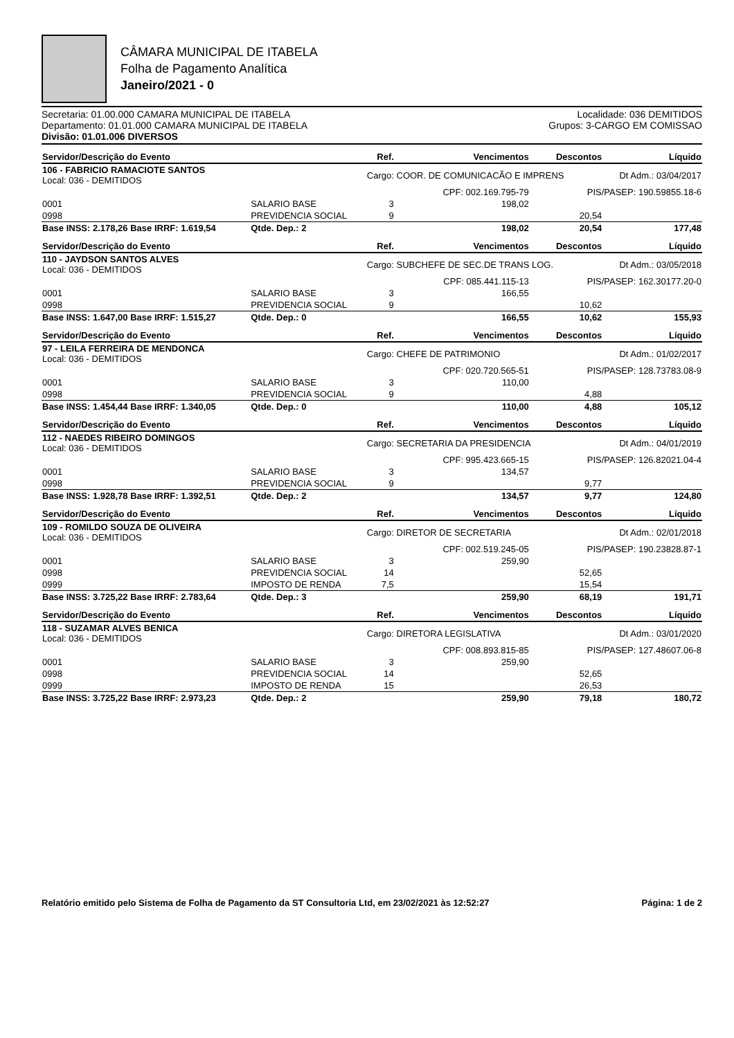CÂMARA MUNICIPAL DE ITABELA
Folha de Pagamento Analítica
Janeiro/2021 - 0
Secretaria: 01.00.000 CAMARA MUNICIPAL DE ITABELA
Departamento: 01.01.000 CAMARA MUNICIPAL DE ITABELA
Divisão: 01.01.006 DIVERSOS
Localidade: 036 DEMITIDOS
Grupos: 3-CARGO EM COMISSAO
| Servidor/Descrição do Evento | | | Ref. | Vencimentos | Descontos | Líquido |
| --- | --- | --- | --- | --- | --- | --- |
| 106 - FABRICIO RAMACIOTE SANTOS Local: 036 - DEMITIDOS | | | Cargo: COOR. DE COMUNICACÃO E IMPRENS | | | Dt Adm.: 03/04/2017 |
| | | | | CPF: 002.169.795-79 | PIS/PASEP: 190.59855.18-6 | |
| 0001 | SALARIO BASE | | 3 | 198,02 | | |
| 0998 | PREVIDENCIA SOCIAL | | 9 | | 20,54 | |
| Base INSS: 2.178,26 Base IRRF: 1.619,54 | | Qtde. Dep.: 2 | | 198,02 | 20,54 | 177,48 |
| Servidor/Descrição do Evento | | | Ref. | Vencimentos | Descontos | Líquido |
| 110 - JAYDSON SANTOS ALVES Local: 036 - DEMITIDOS | | | Cargo: SUBCHEFE DE SEC.DE TRANS LOG. | | | Dt Adm.: 03/05/2018 |
| | | | | CPF: 085.441.115-13 | PIS/PASEP: 162.30177.20-0 | |
| 0001 | SALARIO BASE | | 3 | 166,55 | | |
| 0998 | PREVIDENCIA SOCIAL | | 9 | | 10,62 | |
| Base INSS: 1.647,00 Base IRRF: 1.515,27 | | Qtde. Dep.: 0 | | 166,55 | 10,62 | 155,93 |
| Servidor/Descrição do Evento | | | Ref. | Vencimentos | Descontos | Líquido |
| 97 - LEILA FERREIRA DE MENDONCA Local: 036 - DEMITIDOS | | | Cargo: CHEFE DE PATRIMONIO | | | Dt Adm.: 01/02/2017 |
| | | | | CPF: 020.720.565-51 | PIS/PASEP: 128.73783.08-9 | |
| 0001 | SALARIO BASE | | 3 | 110,00 | | |
| 0998 | PREVIDENCIA SOCIAL | | 9 | | 4,88 | |
| Base INSS: 1.454,44 Base IRRF: 1.340,05 | | Qtde. Dep.: 0 | | 110,00 | 4,88 | 105,12 |
| Servidor/Descrição do Evento | | | Ref. | Vencimentos | Descontos | Líquido |
| 112 - NAEDES RIBEIRO DOMINGOS Local: 036 - DEMITIDOS | | | Cargo: SECRETARIA DA PRESIDENCIA | | | Dt Adm.: 04/01/2019 |
| | | | | CPF: 995.423.665-15 | PIS/PASEP: 126.82021.04-4 | |
| 0001 | SALARIO BASE | | 3 | 134,57 | | |
| 0998 | PREVIDENCIA SOCIAL | | 9 | | 9,77 | |
| Base INSS: 1.928,78 Base IRRF: 1.392,51 | | Qtde. Dep.: 2 | | 134,57 | 9,77 | 124,80 |
| Servidor/Descrição do Evento | | | Ref. | Vencimentos | Descontos | Líquido |
| 109 - ROMILDO SOUZA DE OLIVEIRA Local: 036 - DEMITIDOS | | | Cargo: DIRETOR DE SECRETARIA | | | Dt Adm.: 02/01/2018 |
| | | | | CPF: 002.519.245-05 | PIS/PASEP: 190.23828.87-1 | |
| 0001 | SALARIO BASE | | 3 | 259,90 | | |
| 0998 | PREVIDENCIA SOCIAL | | 14 | | 52,65 | |
| 0999 | IMPOSTO DE RENDA | | 7,5 | | 15,54 | |
| Base INSS: 3.725,22 Base IRRF: 2.783,64 | | Qtde. Dep.: 3 | | 259,90 | 68,19 | 191,71 |
| Servidor/Descrição do Evento | | | Ref. | Vencimentos | Descontos | Líquido |
| 118 - SUZAMAR ALVES BENICA Local: 036 - DEMITIDOS | | | Cargo: DIRETORA LEGISLATIVA | | | Dt Adm.: 03/01/2020 |
| | | | | CPF: 008.893.815-85 | PIS/PASEP: 127.48607.06-8 | |
| 0001 | SALARIO BASE | | 3 | 259,90 | | |
| 0998 | PREVIDENCIA SOCIAL | | 14 | | 52,65 | |
| 0999 | IMPOSTO DE RENDA | | 15 | | 26,53 | |
| Base INSS: 3.725,22 Base IRRF: 2.973,23 | | Qtde. Dep.: 2 | | 259,90 | 79,18 | 180,72 |
Relatório emitido pelo Sistema de Folha de Pagamento da ST Consultoria Ltd, em 23/02/2021 às 12:52:27 Página: 1 de 2